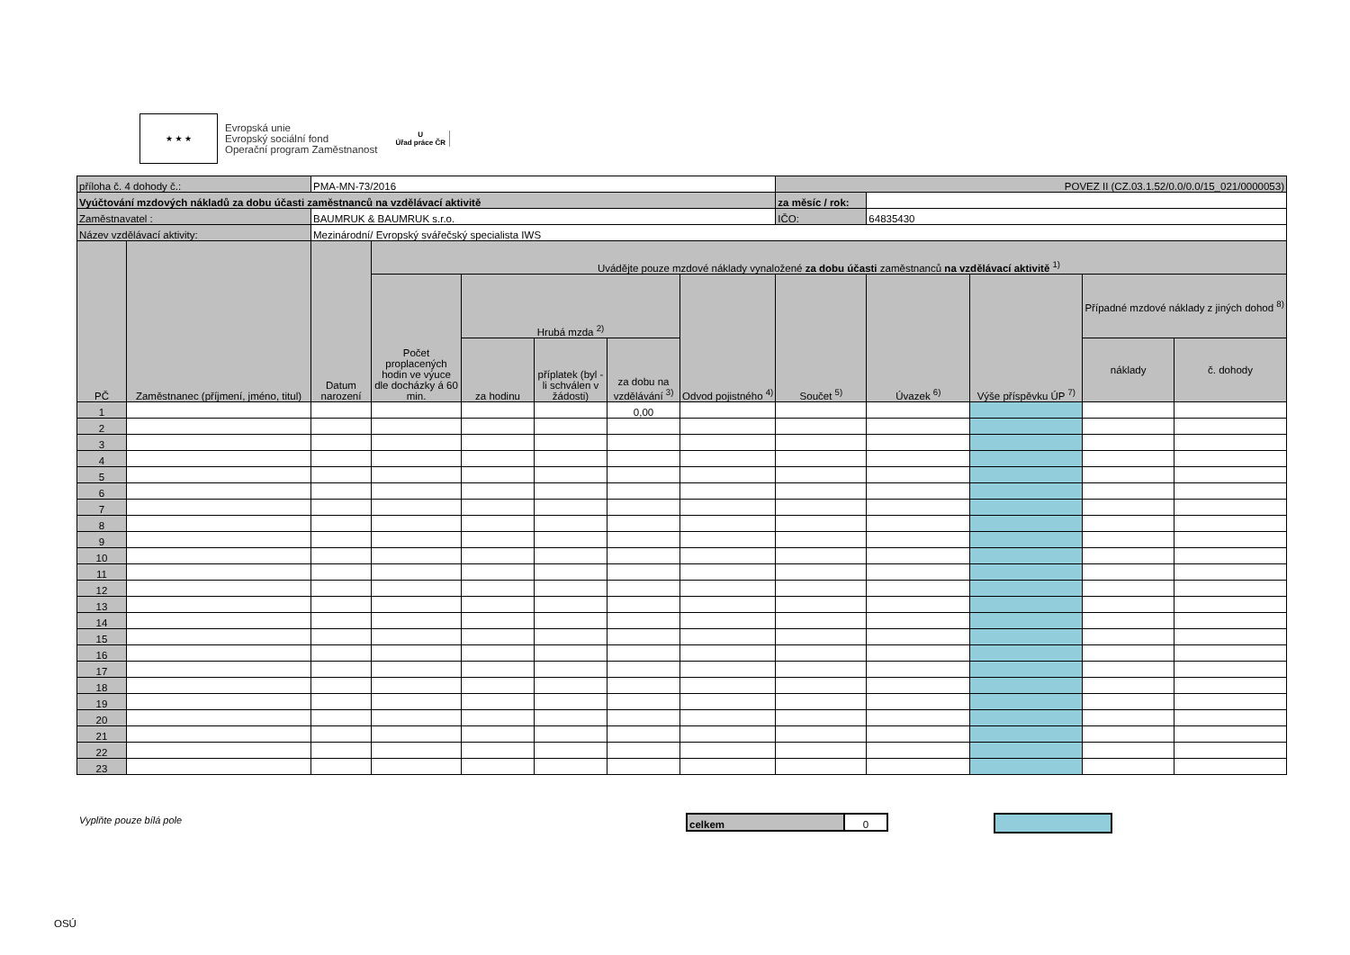★ ★ ★
Evropská unie
Evropský sociální fond
Operační program Zaměstnanost
U
Úřad práce ČR
| příloha č. 4 dohody č.: | | PMA-MN-73/2016 | | | | | | POVEZ II (CZ.03.1.52/0.0/0.0/15_021/0000053) | | | | |
| Vyúčtování mzdových nákladů za dobu účasti zaměstnanců na vzdělávací aktivitě | | | | | | | | za měsíc / rok: | | | | |
| Zaměstnavatel : | | BAUMRUK & BAUMRUK s.r.o. | | | | | | IČO: | 64835430 | | | |
| Název vzdělávací aktivity: | | Mezinárodní/ Evropský svářečský specialista IWS | | | | | | | | | | |
| PČ | Zaměstnanec (příjmení, jméno, titul) | Datum narození | Uvádějte pouze mzdové náklady vynaložené za dobu účasti zaměstnanců na vzdělávací aktivitě <sup>1)</sup> | | | | | | | | | |
| | | | Počet proplacených hodin ve výuce dle docházky á 60 min. | Hrubá mzda <sup>2)</sup> | | | Odvod pojistného <sup>4)</sup> | Součet <sup>5)</sup> | Úvazek <sup>6)</sup> | Výše příspěvku ÚP <sup>7)</sup> | Případné mzdové náklady z jiných dohod <sup>8)</sup> | |
| | | | | za hodinu | příplatek (byl -li schválen v žádosti) | za dobu na vzdělávání <sup>3)</sup> | | | | | náklady | č. dohody |
| 1 | | | | | | 0,00 | | | | | | |
| 2 | | | | | | | | | | | | |
| 3 | | | | | | | | | | | | |
| 4 | | | | | | | | | | | | |
| 5 | | | | | | | | | | | | |
| 6 | | | | | | | | | | | | |
| 7 | | | | | | | | | | | | |
| 8 | | | | | | | | | | | | |
| 9 | | | | | | | | | | | | |
| 10 | | | | | | | | | | | | |
| 11 | | | | | | | | | | | | |
| 12 | | | | | | | | | | | | |
| 13 | | | | | | | | | | | | |
| 14 | | | | | | | | | | | | |
| 15 | | | | | | | | | | | | |
| 16 | | | | | | | | | | | | |
| 17 | | | | | | | | | | | | |
| 18 | | | | | | | | | | | | |
| 19 | | | | | | | | | | | | |
| 20 | | | | | | | | | | | | |
| 21 | | | | | | | | | | | | |
| 22 | | | | | | | | | | | | |
| 23 | | | | | | | | | | | | |
Vyplňte pouze bílá pole
| celkem | 0 |
OSÚ